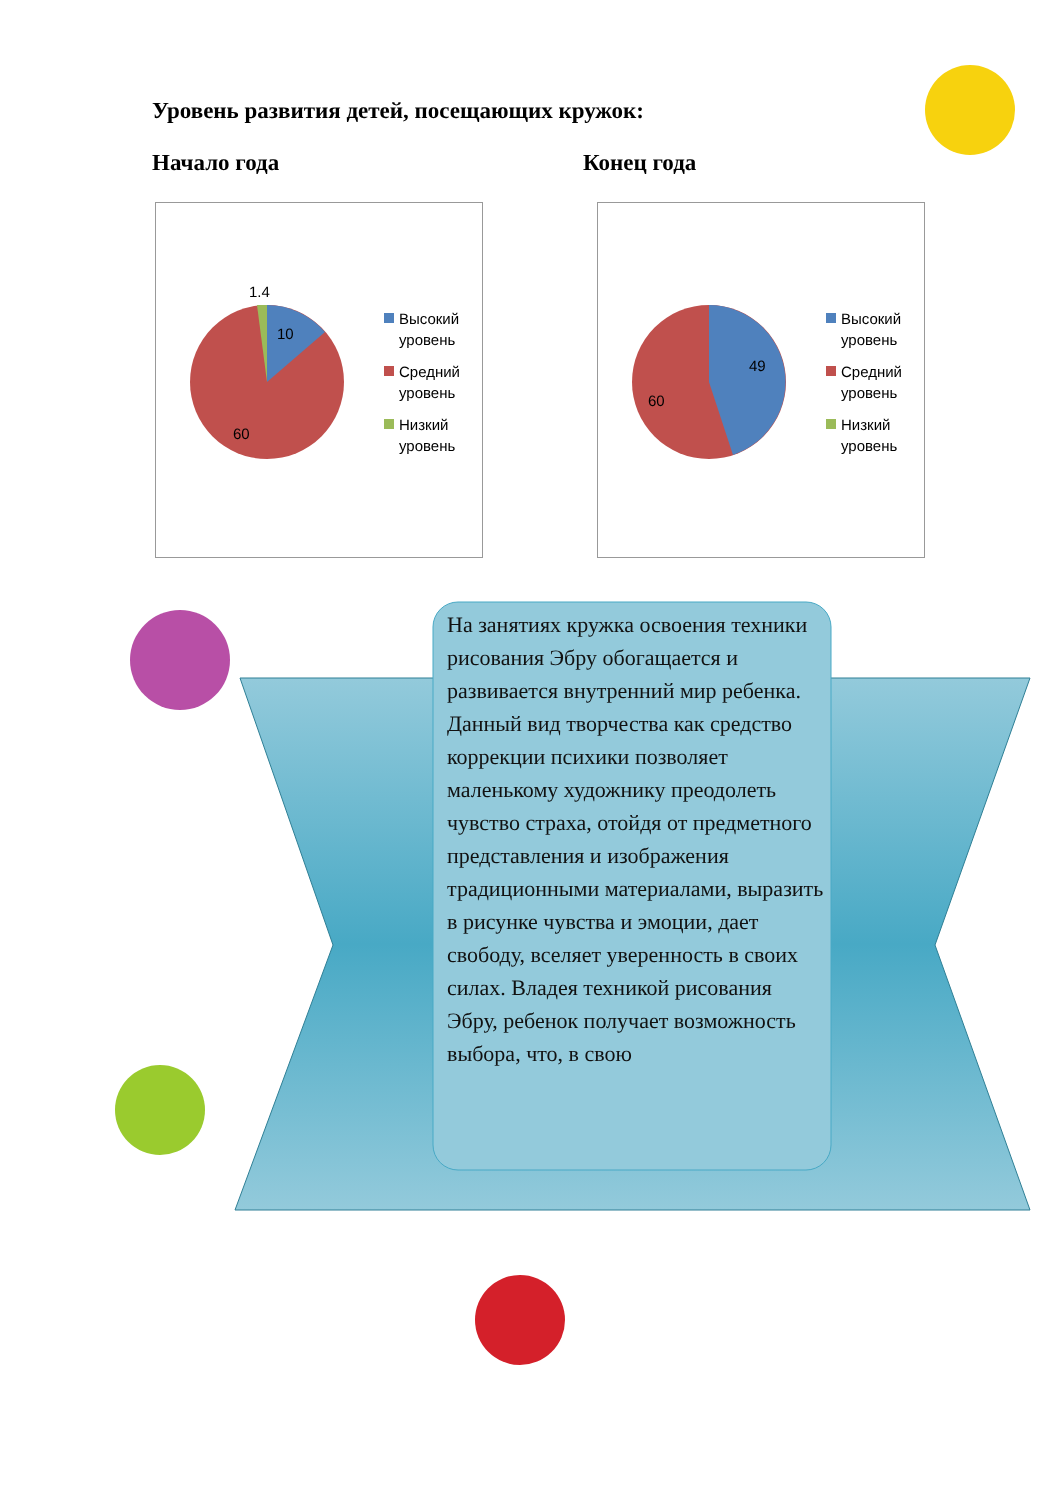Уровень развития детей, посещающих кружок:
Начало года Конец года
1.4
10
60
Высокий
уровень
Средний
уровень
Низкий
уровень
49
60
Высокий
уровень
Средний
уровень
Низкий
уровень
На занятиях кружка освоения техники рисования Эбру обогащается и развивается внутренний мир ребенка. Данный вид творчества как средство коррекции психики позволяет маленькому художнику преодолеть чувство страха, отойдя от предметного представления и изображения традиционными материалами, выразить в рисунке чувства и эмоции, дает свободу, вселяет уверенность в своих силах. Владея техникой рисования Эбру, ребенок получает возможность выбора, что, в свою